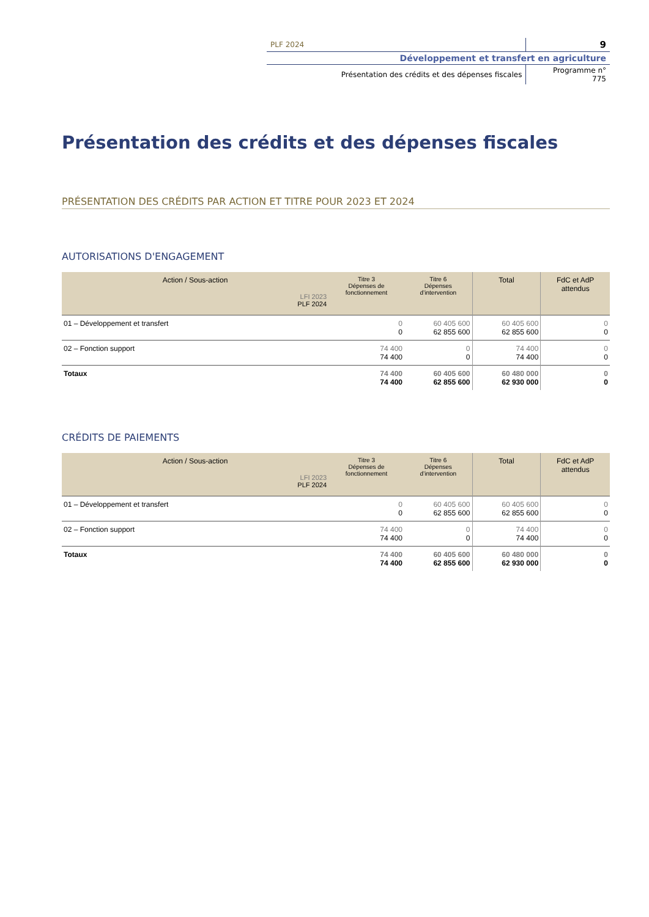| PLF 2024 | 9 |
| Développement et transfert en agriculture | |
| Présentation des crédits et des dépenses fiscales | Programme n° 775 |
Présentation des crédits et des dépenses fiscales
PRÉSENTATION DES CRÉDITS PAR ACTION ET TITRE POUR 2023 ET 2024
AUTORISATIONS D'ENGAGEMENT
| Action / Sous-action LFI 2023 PLF 2024 | Titre 3 Dépenses de fonctionnement | Titre 6 Dépenses d’intervention | Total | FdC et AdP attendus |
| --- | --- | --- | --- | --- |
| 01 – Développement et transfert | 0 0 | 60 405 600 62 855 600 | 60 405 600 62 855 600 | 0 0 |
| 02 – Fonction support | 74 400 74 400 | 0 0 | 74 400 74 400 | 0 0 |
| Totaux | 74 400 74 400 | 60 405 600 62 855 600 | 60 480 000 62 930 000 | 0 0 |
CRÉDITS DE PAIEMENTS
| Action / Sous-action LFI 2023 PLF 2024 | Titre 3 Dépenses de fonctionnement | Titre 6 Dépenses d’intervention | Total | FdC et AdP attendus |
| --- | --- | --- | --- | --- |
| 01 – Développement et transfert | 0 0 | 60 405 600 62 855 600 | 60 405 600 62 855 600 | 0 0 |
| 02 – Fonction support | 74 400 74 400 | 0 0 | 74 400 74 400 | 0 0 |
| Totaux | 74 400 74 400 | 60 405 600 62 855 600 | 60 480 000 62 930 000 | 0 0 |